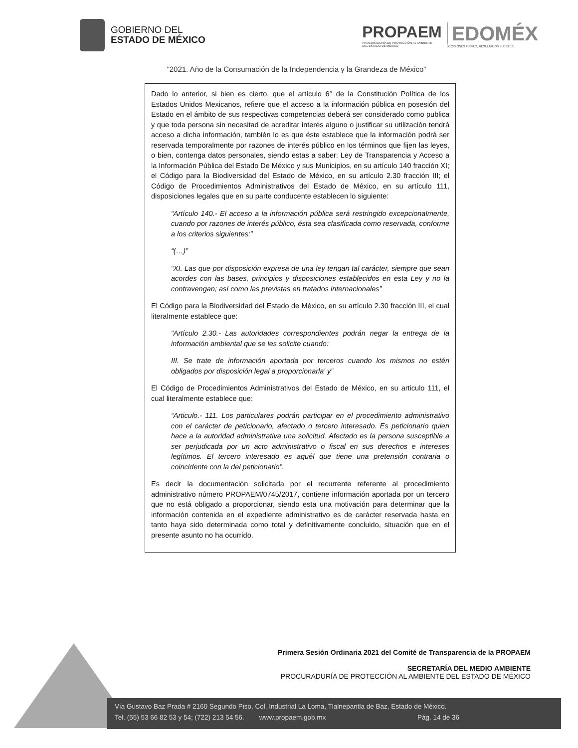GOBIERNO DEL
ESTADO DE MÉXICO
PROPAEM
PROCURADURÍA DE PROTECCIÓN AL AMBIENTE
DEL ESTADO DE MÉXICO
EDOMÉX
DECISIONES FIRMES, RESULTADOS FUERTES.
“2021. Año de la Consumación de la Independencia y la Grandeza de México”
Dado lo anterior, si bien es cierto, que el artículo 6° de la Constitución Política de los Estados Unidos Mexicanos, refiere que el acceso a la información pública en posesión del Estado en el ámbito de sus respectivas competencias deberá ser considerado como publica y que toda persona sin necesitad de acreditar interés alguno o justificar su utilización tendrá acceso a dicha información, también lo es que éste establece que la información podrá ser reservada temporalmente por razones de interés público en los términos que fijen las leyes, o bien, contenga datos personales, siendo estas a saber: Ley de Transparencia y Acceso a la Información Pública del Estado De México y sus Municipios, en su artículo 140 fracción XI; el Código para la Biodiversidad del Estado de México, en su artículo 2.30 fracción III; el Código de Procedimientos Administrativos del Estado de México, en su artículo 111, disposiciones legales que en su parte conducente establecen lo siguiente:
“Artículo 140.- El acceso a la información pública será restringido excepcionalmente, cuando por razones de interés público, ésta sea clasificada como reservada, conforme a los criterios siguientes:”
“(…)”
“XI. Las que por disposición expresa de una ley tengan tal carácter, siempre que sean acordes con las bases, principios y disposiciones establecidos en esta Ley y no la contravengan; así como las previstas en tratados internacionales”
El Código para la Biodiversidad del Estado de México, en su artículo 2.30 fracción III, el cual literalmente establece que:
“Artículo 2.30.- Las autoridades correspondientes podrán negar la entrega de la información ambiental que se les solicite cuando:
III. Se trate de información aportada por terceros cuando los mismos no estén obligados por disposición legal a proporcionarla' y”
El Código de Procedimientos Administrativos del Estado de México, en su articulo 111, el cual literalmente establece que:
“Articulo.- 111. Los particulares podrán participar en el procedimiento administrativo con el carácter de peticionario, afectado o tercero interesado. Es peticionario quien hace a la autoridad administrativa una solicitud. Afectado es la persona susceptible a ser perjudicada por un acto administrativo o fiscal en sus derechos e intereses legítimos. El tercero interesado es aquél que tiene una pretensión contraria o coincidente con la del peticionario”.
Es decir la documentación solicitada por el recurrente referente al procedimiento administrativo número PROPAEM/0745/2017, contiene información aportada por un tercero que no está obligado a proporcionar, siendo esta una motivación para determinar que la información contenida en el expediente administrativo es de carácter reservada hasta en tanto haya sido determinada como total y definitivamente concluido, situación que en el presente asunto no ha ocurrido.
Primera Sesión Ordinaria 2021 del Comité de Transparencia de la PROPAEM
SECRETARÍA DEL MEDIO AMBIENTE
PROCURADURÍA DE PROTECCIÓN AL AMBIENTE DEL ESTADO DE MÉXICO
Vía Gustavo Baz Prada # 2160 Segundo Piso, Col. Industrial La Loma, Tlalnepantla de Baz, Estado de México.
Tel. (55) 53 66 82 53 y 54; (722) 213 54 56. www.propaem.gob.mx Pág. 14 de 36